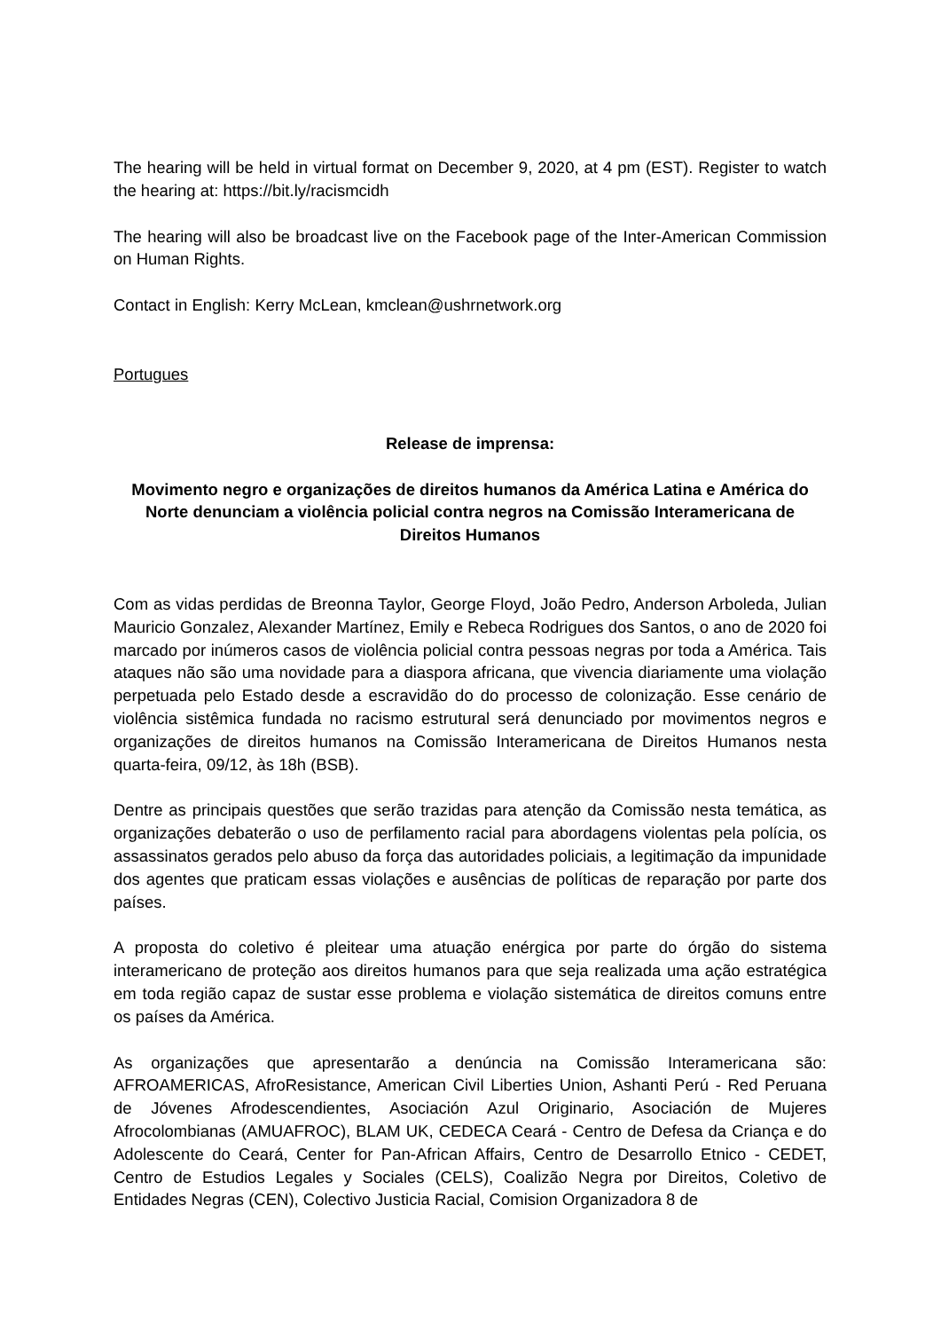The hearing will be held in virtual format on December 9, 2020, at 4 pm (EST). Register to watch the hearing at: https://bit.ly/racismcidh
The hearing will also be broadcast live on the Facebook page of the Inter-American Commission on Human Rights.
Contact in English: Kerry McLean, kmclean@ushrnetwork.org
Portugues
Release de imprensa:
Movimento negro e organizações de direitos humanos da América Latina e América do Norte denunciam a violência policial contra negros na Comissão Interamericana de Direitos Humanos
Com as vidas perdidas de Breonna Taylor, George Floyd, João Pedro, Anderson Arboleda, Julian Mauricio Gonzalez, Alexander Martínez, Emily e Rebeca Rodrigues dos Santos, o ano de 2020 foi marcado por inúmeros casos de violência policial contra pessoas negras por toda a América. Tais ataques não são uma novidade para a diaspora africana, que vivencia diariamente uma violação perpetuada pelo Estado desde a escravidão do do processo de colonização. Esse cenário de violência sistêmica fundada no racismo estrutural será denunciado por movimentos negros e organizações de direitos humanos na Comissão Interamericana de Direitos Humanos nesta quarta-feira, 09/12, às 18h (BSB).
Dentre as principais questões que serão trazidas para atenção da Comissão nesta temática, as organizações debaterão o uso de perfilamento racial para abordagens violentas pela polícia, os assassinatos gerados pelo abuso da força das autoridades policiais, a legitimação da impunidade dos agentes que praticam essas violações e ausências de políticas de reparação por parte dos países.
A proposta do coletivo é pleitear uma atuação enérgica por parte do órgão do sistema interamericano de proteção aos direitos humanos para que seja realizada uma ação estratégica em toda região capaz de sustar esse problema e violação sistemática de direitos comuns entre os países da América.
As organizações que apresentarão a denúncia na Comissão Interamericana são: AFROAMERICAS, AfroResistance, American Civil Liberties Union, Ashanti Perú - Red Peruana de Jóvenes Afrodescendientes, Asociación Azul Originario, Asociación de Mujeres Afrocolombianas (AMUAFROC), BLAM UK, CEDECA Ceará - Centro de Defesa da Criança e do Adolescente do Ceará, Center for Pan-African Affairs, Centro de Desarrollo Etnico - CEDET, Centro de Estudios Legales y Sociales (CELS), Coalizão Negra por Direitos, Coletivo de Entidades Negras (CEN), Colectivo Justicia Racial, Comision Organizadora 8 de